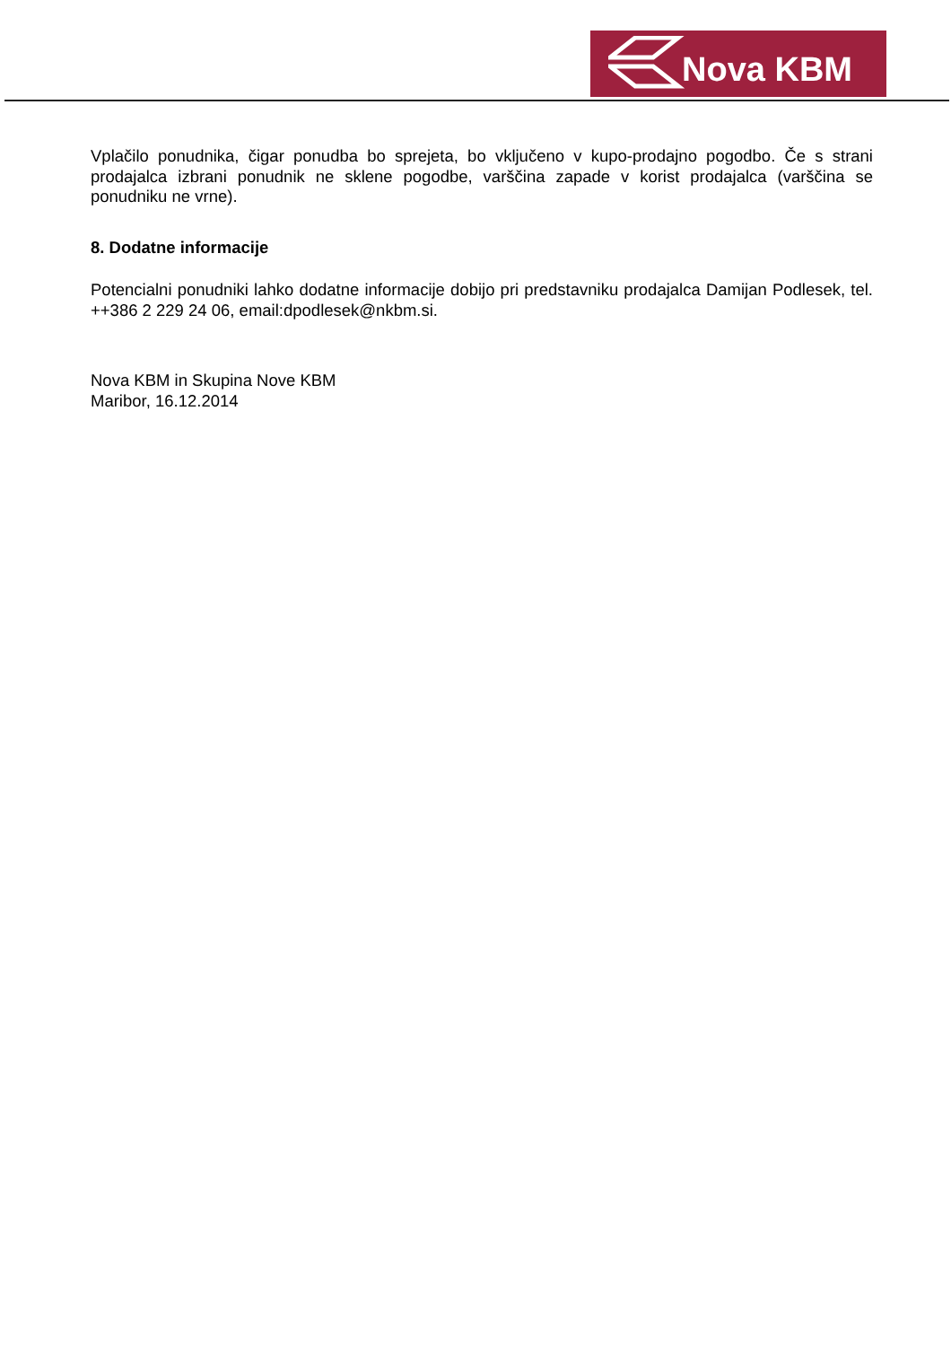Nova KBM
Vplačilo ponudnika, čigar ponudba bo sprejeta, bo vključeno v kupo-prodajno pogodbo. Če s strani prodajalca izbrani ponudnik ne sklene pogodbe, varščina zapade v korist prodajalca (varščina se ponudniku ne vrne).
8. Dodatne informacije
Potencialni ponudniki lahko dodatne informacije dobijo pri predstavniku prodajalca Damijan Podlesek, tel. ++386 2 229 24 06, email:dpodlesek@nkbm.si.
Nova KBM in Skupina Nove KBM
Maribor, 16.12.2014